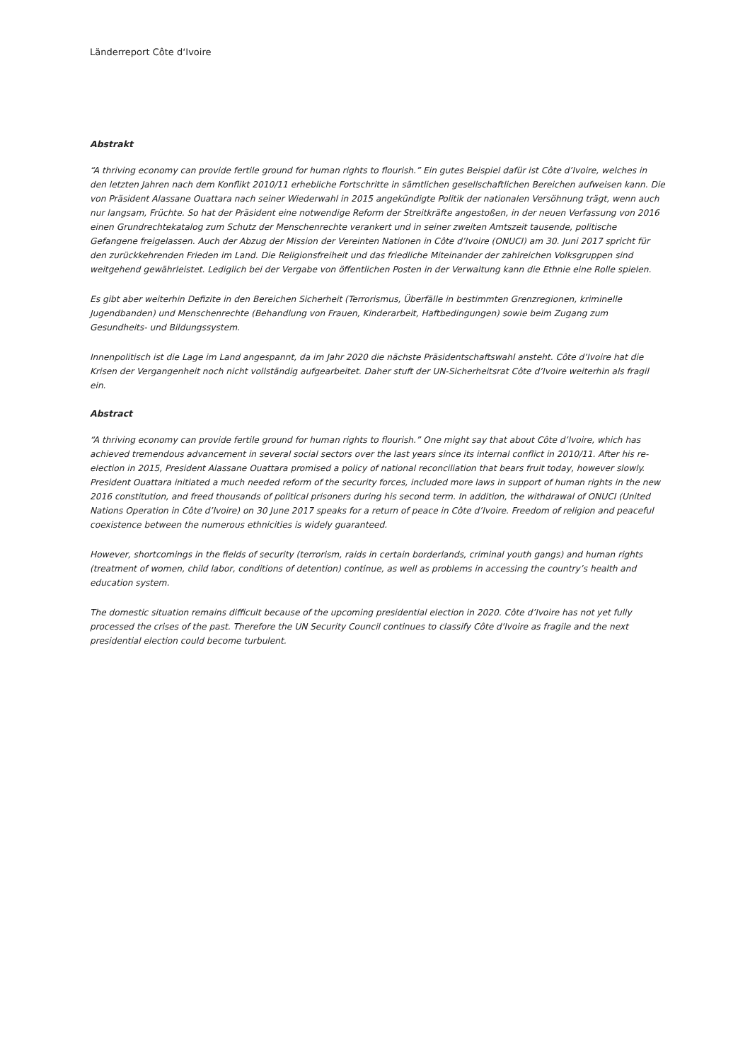Länderreport Côte d‘Ivoire
Abstrakt
“A thriving economy can provide fertile ground for human rights to flourish.” Ein gutes Beispiel dafür ist Côte d’Ivoire, welches in den letzten Jahren nach dem Konflikt 2010/11 erhebliche Fortschritte in sämtlichen gesellschaftlichen Bereichen aufweisen kann. Die von Präsident Alassane Ouattara nach seiner Wiederwahl in 2015 angekündigte Politik der nationalen Versöhnung trägt, wenn auch nur langsam, Früchte. So hat der Präsident eine notwendige Reform der Streitkräfte angestoßen, in der neuen Verfassung von 2016 einen Grundrechtekatalog zum Schutz der Menschenrechte verankert und in seiner zweiten Amtszeit tausende, politische Gefangene freigelassen. Auch der Abzug der Mission der Vereinten Nationen in Côte d’Ivoire (ONUCI) am 30. Juni 2017 spricht für den zurückkehrenden Frieden im Land. Die Religionsfreiheit und das friedliche Miteinander der zahlreichen Volksgruppen sind weitgehend gewährleistet. Lediglich bei der Vergabe von öffentlichen Posten in der Verwaltung kann die Ethnie eine Rolle spielen.
Es gibt aber weiterhin Defizite in den Bereichen Sicherheit (Terrorismus, Überfälle in bestimmten Grenzregionen, kriminelle Jugendbanden) und Menschenrechte (Behandlung von Frauen, Kinderarbeit, Haftbedingungen) sowie beim Zugang zum Gesundheits- und Bildungssystem.
Innenpolitisch ist die Lage im Land angespannt, da im Jahr 2020 die nächste Präsidentschaftswahl ansteht. Côte d’Ivoire hat die Krisen der Vergangenheit noch nicht vollständig aufgearbeitet. Daher stuft der UN-Sicherheitsrat Côte d’Ivoire weiterhin als fragil ein.
Abstract
“A thriving economy can provide fertile ground for human rights to flourish.” One might say that about Côte d’Ivoire, which has achieved tremendous advancement in several social sectors over the last years since its internal conflict in 2010/11. After his re-election in 2015, President Alassane Ouattara promised a policy of national reconciliation that bears fruit today, however slowly. President Ouattara initiated a much needed reform of the security forces, included more laws in support of human rights in the new 2016 constitution, and freed thousands of political prisoners during his second term. In addition, the withdrawal of ONUCI (United Nations Operation in Côte d’Ivoire) on 30 June 2017 speaks for a return of peace in Côte d’Ivoire. Freedom of religion and peaceful coexistence between the numerous ethnicities is widely guaranteed.
However, shortcomings in the fields of security (terrorism, raids in certain borderlands, criminal youth gangs) and human rights (treatment of women, child labor, conditions of detention) continue, as well as problems in accessing the country’s health and education system.
The domestic situation remains difficult because of the upcoming presidential election in 2020. Côte d’Ivoire has not yet fully processed the crises of the past. Therefore the UN Security Council continues to classify Côte d'Ivoire as fragile and the next presidential election could become turbulent.